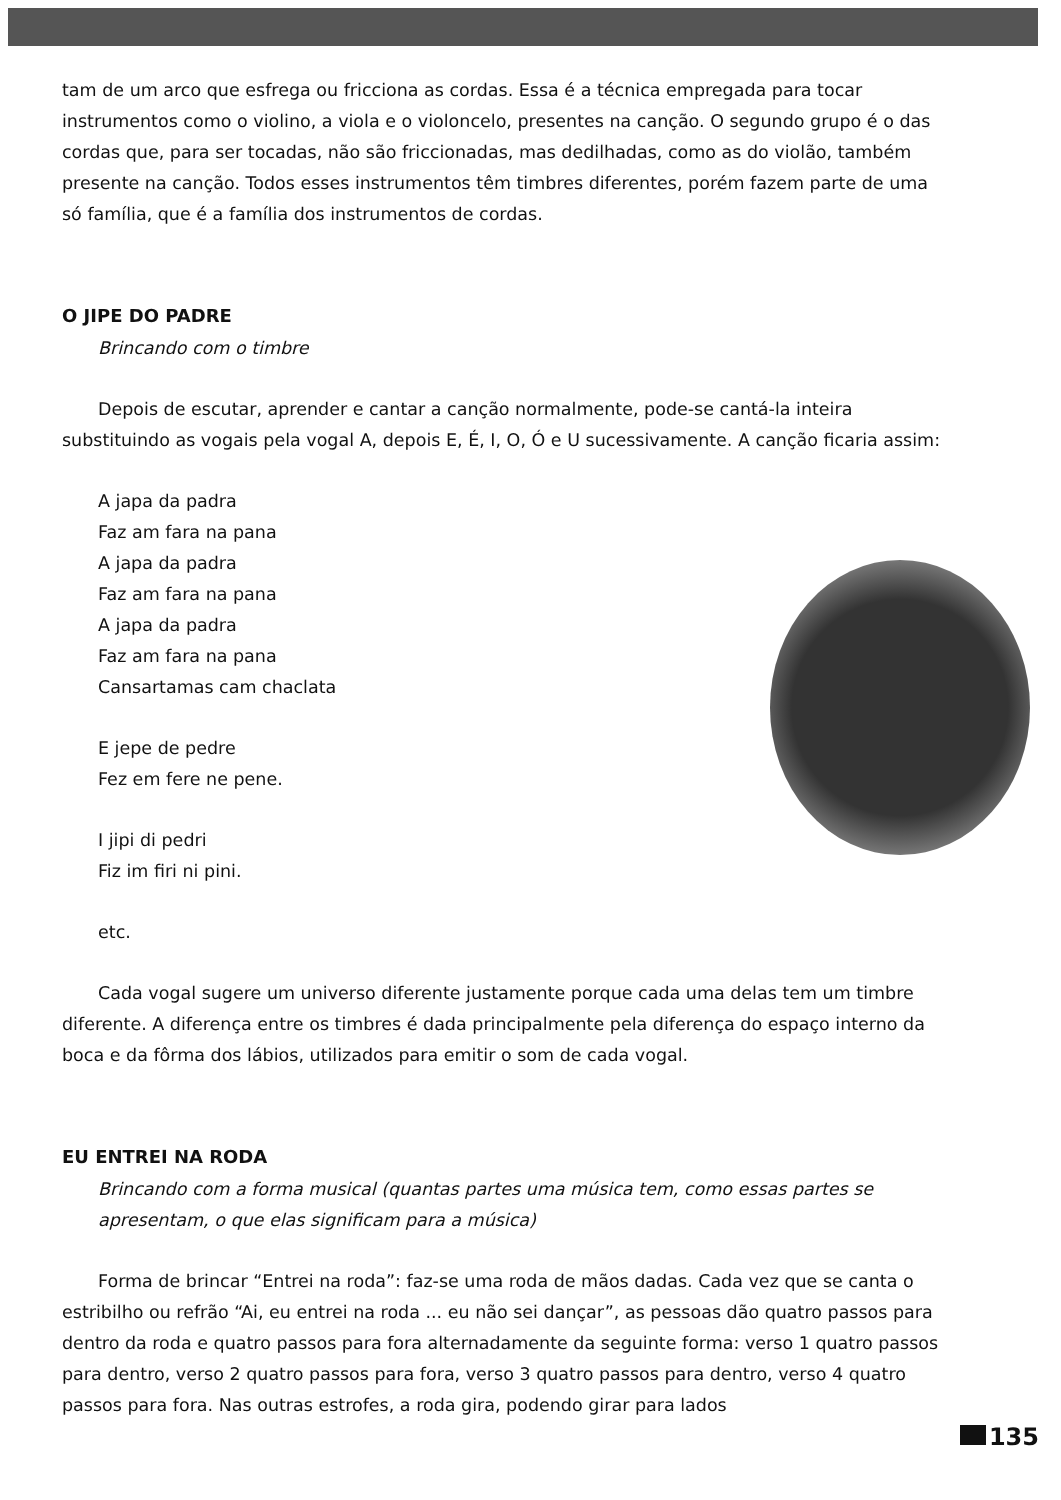tam de um arco que esfrega ou fricciona as cordas. Essa é a técnica empregada para tocar instrumentos como o violino, a viola e o violoncelo, presentes na canção. O segundo grupo é o das cordas que, para ser tocadas, não são friccionadas, mas dedilhadas, como as do violão, também presente na canção. Todos esses instrumentos têm timbres diferentes, porém fazem parte de uma só família, que é a família dos instrumentos de cordas.
O JIPE DO PADRE
Brincando com o timbre
Depois de escutar, aprender e cantar a canção normalmente, pode-se cantá-la inteira substituindo as vogais pela vogal A, depois E, É, I, O, Ó e U sucessivamente. A canção ficaria assim:
A japa da padra
Faz am fara na pana
A japa da padra
Faz am fara na pana
A japa da padra
Faz am fara na pana
Cansartamas cam chaclata
E jepe de pedre
Fez em fere ne pene.
I jipi di pedri
Fiz im firi ni pini.
etc.
Cada vogal sugere um universo diferente justamente porque cada uma delas tem um timbre diferente. A diferença entre os timbres é dada principalmente pela diferença do espaço interno da boca e da fôrma dos lábios, utilizados para emitir o som de cada vogal.
EU ENTREI NA RODA
Brincando com a forma musical (quantas partes uma música tem, como essas partes se apresentam, o que elas significam para a música)
Forma de brincar “Entrei na roda”: faz-se uma roda de mãos dadas. Cada vez que se canta o estribilho ou refrão “Ai, eu entrei na roda ... eu não sei dançar”, as pessoas dão quatro passos para dentro da roda e quatro passos para fora alternadamente da seguinte forma: verso 1 quatro passos para dentro, verso 2 quatro passos para fora, verso 3 quatro passos para dentro, verso 4 quatro passos para fora. Nas outras estrofes, a roda gira, podendo girar para lados
135